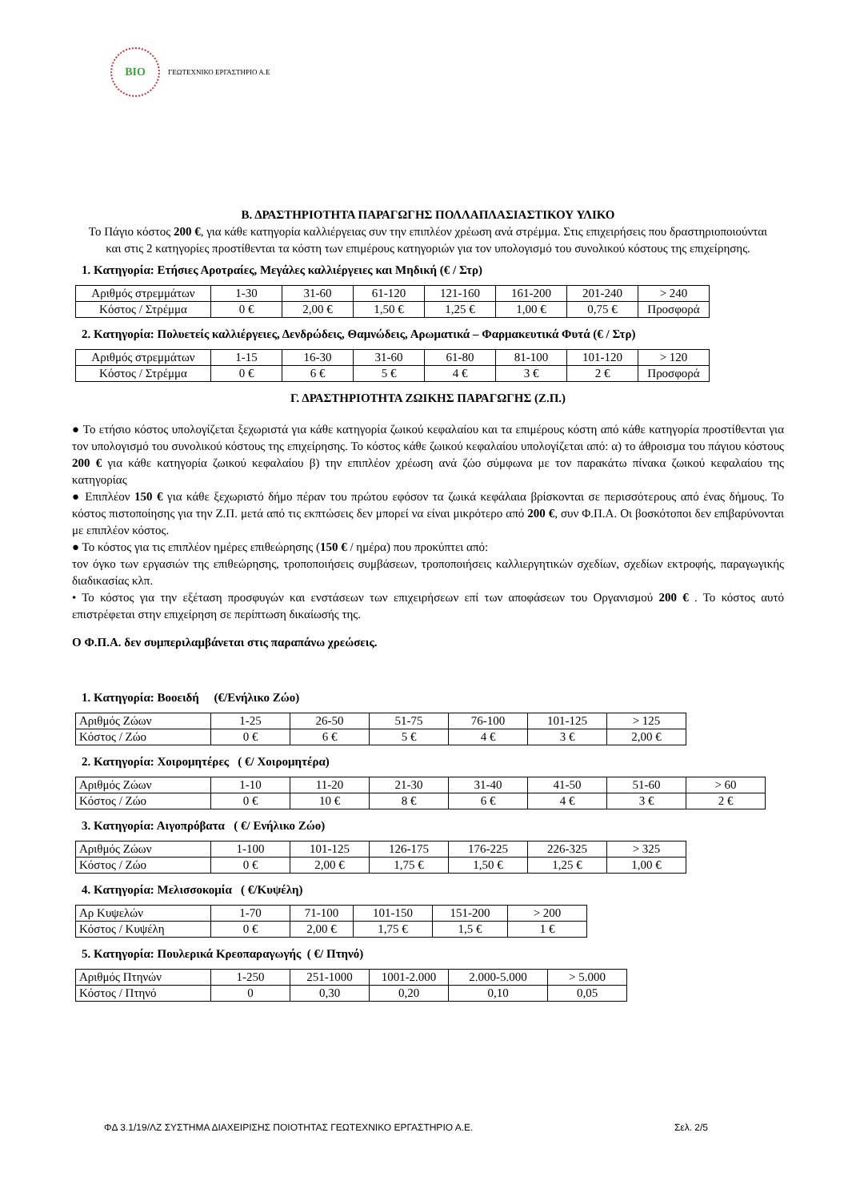BIO
ΓΕΩΤΕΧΝΙΚΟ ΕΡΓΑΣΤΗΡΙΟ Α.Ε
Β. ΔΡΑΣΤΗΡΙΟΤΗΤΑ ΠΑΡΑΓΩΓΗΣ ΠΟΛΛΑΠΛΑΣΙΑΣΤΙΚΟΥ ΥΛΙΚΟ
Το Πάγιο κόστος 200 €, για κάθε κατηγορία καλλιέργειας συν την επιπλέον χρέωση ανά στρέμμα. Στις επιχειρήσεις που δραστηριοποιούνται και στις 2 κατηγορίες προστίθενται τα κόστη των επιμέρους κατηγοριών για τον υπολογισμό του συνολικού κόστους της επιχείρησης.
1. Κατηγορία: Ετήσιες Αροτραίες, Μεγάλες καλλιέργειες και Μηδική (€ / Στρ)
| Αριθμός στρεμμάτων | 1-30 | 31-60 | 61-120 | 121-160 | 161-200 | 201-240 | > 240 |
| Κόστος / Στρέμμα | 0 € | 2,00 € | 1,50 € | 1,25 € | 1,00 € | 0,75 € | Προσφορά |
2. Κατηγορία: Πολυετείς καλλιέργειες, Δενδρώδεις, Θαμνώδεις, Αρωματικά – Φαρμακευτικά Φυτά (€ / Στρ)
| Αριθμός στρεμμάτων | 1-15 | 16-30 | 31-60 | 61-80 | 81-100 | 101-120 | > 120 |
| Κόστος / Στρέμμα | 0 € | 6 € | 5 € | 4 € | 3 € | 2 € | Προσφορά |
Γ. ΔΡΑΣΤΗΡΙΟΤΗΤΑ ΖΩΙΚΗΣ ΠΑΡΑΓΩΓΗΣ (Ζ.Π.)
● Το ετήσιο κόστος υπολογίζεται ξεχωριστά για κάθε κατηγορία ζωικού κεφαλαίου και τα επιμέρους κόστη από κάθε κατηγορία προστίθενται για τον υπολογισμό του συνολικού κόστους της επιχείρησης. Το κόστος κάθε ζωικού κεφαλαίου υπολογίζεται από: α) το άθροισμα του πάγιου κόστους 200 € για κάθε κατηγορία ζωικού κεφαλαίου β) την επιπλέον χρέωση ανά ζώο σύμφωνα με τον παρακάτω πίνακα ζωικού κεφαλαίου της κατηγορίας
● Επιπλέον 150 € για κάθε ξεχωριστό δήμο πέραν του πρώτου εφόσον τα ζωικά κεφάλαια βρίσκονται σε περισσότερους από ένας δήμους. Το κόστος πιστοποίησης για την Ζ.Π. μετά από τις εκπτώσεις δεν μπορεί να είναι μικρότερο από 200 €, συν Φ.Π.Α. Οι βοσκότοποι δεν επιβαρύνονται με επιπλέον κόστος.
● Το κόστος για τις επιπλέον ημέρες επιθεώρησης (150 € / ημέρα) που προκύπτει από:
τον όγκο των εργασιών της επιθεώρησης, τροποποιήσεις συμβάσεων, τροποποιήσεις καλλιεργητικών σχεδίων, σχεδίων εκτροφής, παραγωγικής διαδικασίας κλπ.
• Το κόστος για την εξέταση προσφυγών και ενστάσεων των επιχειρήσεων επί των αποφάσεων του Οργανισμού 200 € . Το κόστος αυτό επιστρέφεται στην επιχείρηση σε περίπτωση δικαίωσής της.
Ο Φ.Π.Α. δεν συμπεριλαμβάνεται στις παραπάνω χρεώσεις.
1. Κατηγορία: Βοοειδή (€/Ενήλικο Ζώο)
| Αριθμός Ζώων | 1-25 | 26-50 | 51-75 | 76-100 | 101-125 | > 125 |
| Κόστος / Ζώο | 0 € | 6 € | 5 € | 4 € | 3 € | 2,00 € |
2. Κατηγορία: Χοιρομητέρες ( €/ Χοιρομητέρα)
| Αριθμός Ζώων | 1-10 | 11-20 | 21-30 | 31-40 | 41-50 | 51-60 | > 60 |
| Κόστος / Ζώο | 0 € | 10 € | 8 € | 6 € | 4 € | 3 € | 2 € |
3. Κατηγορία: Αιγοπρόβατα ( €/ Ενήλικο Ζώο)
| Αριθμός Ζώων | 1-100 | 101-125 | 126-175 | 176-225 | 226-325 | > 325 |
| Κόστος / Ζώο | 0 € | 2,00 € | 1,75 € | 1,50 € | 1,25 € | 1,00 € |
4. Κατηγορία: Μελισσοκομία ( €/Κυψέλη)
| Αρ Κυψελών | 1-70 | 71-100 | 101-150 | 151-200 | > 200 |
| Κόστος / Κυψέλη | 0 € | 2,00 € | 1,75 € | 1,5 € | 1 € |
5. Κατηγορία: Πουλερικά Κρεοπαραγωγής ( €/ Πτηνό)
| Αριθμός Πτηνών | 1-250 | 251-1000 | 1001-2.000 | 2.000-5.000 | > 5.000 |
| Κόστος / Πτηνό | 0 | 0,30 | 0,20 | 0,10 | 0,05 |
ΦΔ 3.1/19/ΛΖ ΣΥΣΤΗΜΑ ΔΙΑΧΕΙΡΙΣΗΣ ΠΟΙΟΤΗΤΑΣ ΓΕΩΤΕΧΝΙΚΟ ΕΡΓΑΣΤΗΡΙΟ Α.Ε. Σελ. 2/5